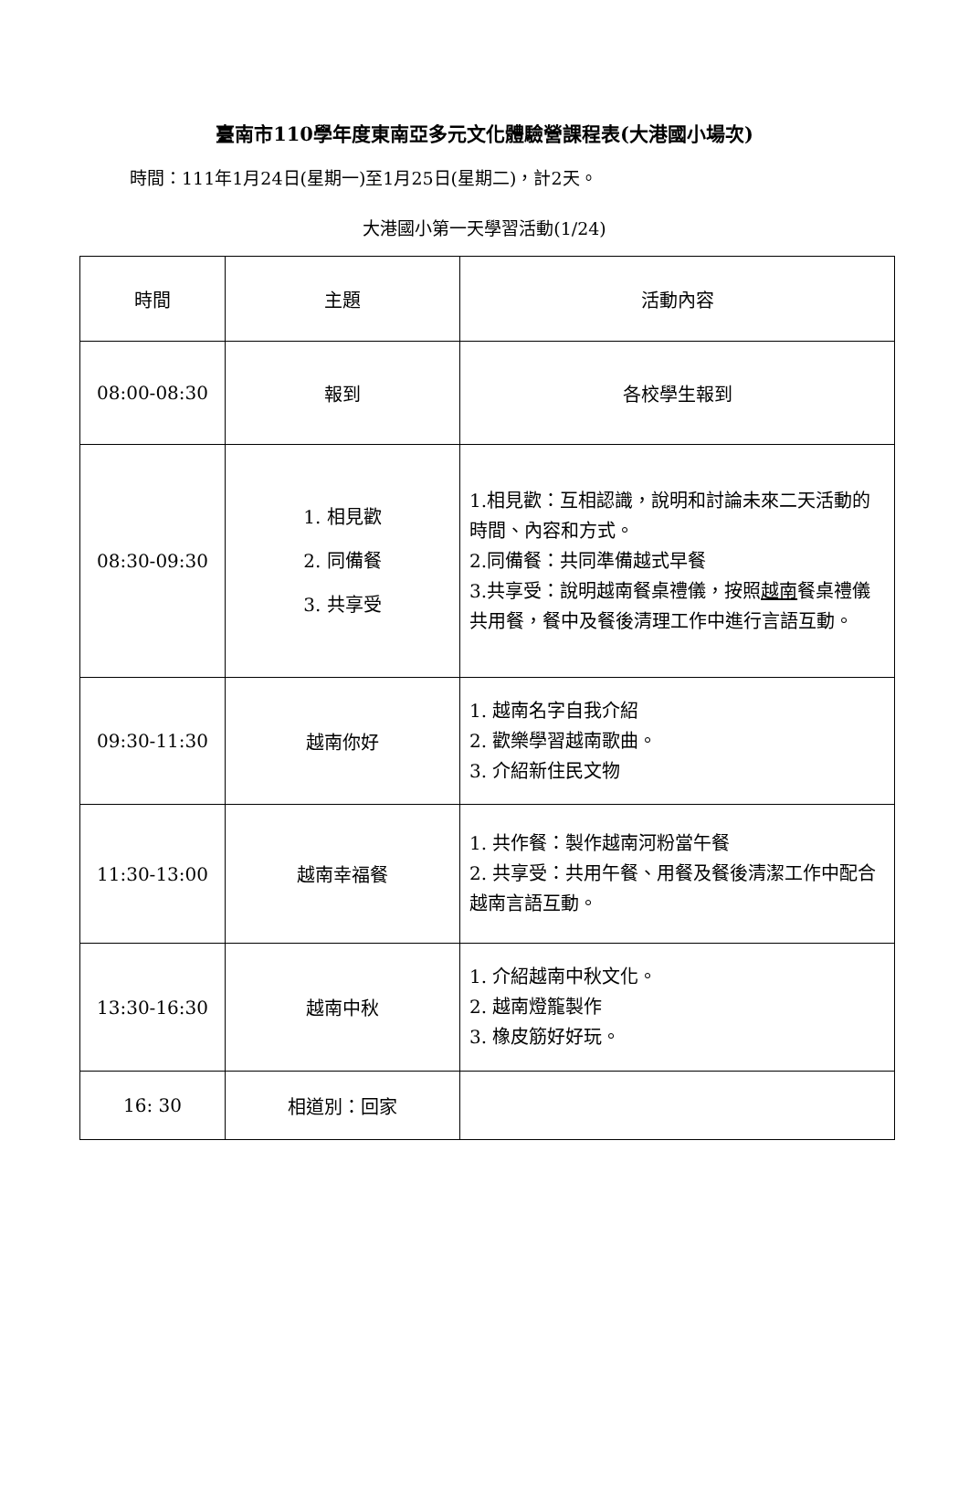臺南市110學年度東南亞多元文化體驗營課程表(大港國小場次)
時間：111年1月24日(星期一)至1月25日(星期二)，計2天。
大港國小第一天學習活動(1/24)
| 時間 | 主題 | 活動內容 |
| --- | --- | --- |
| 08:00-08:30 | 報到 | 各校學生報到 |
| 08:30-09:30 | 1. 相見歡 2. 同備餐 3. 共享受 | 1.相見歡：互相認識，說明和討論未來二天活動的時間、內容和方式。 2.同備餐：共同準備越式早餐 3.共享受：說明越南餐桌禮儀，按照 越南 餐桌禮儀共用餐，餐中及餐後清理工作中進行言語互動。 |
| 09:30-11:30 | 越南你好 | 1. 越南名字自我介紹 2. 歡樂學習越南歌曲。 3. 介紹新住民文物 |
| 11:30-13:00 | 越南幸福餐 | 1. 共作餐：製作越南河粉當午餐 2. 共享受：共用午餐、用餐及餐後清潔工作中配合越南言語互動。 |
| 13:30-16:30 | 越南中秋 | 1. 介紹越南中秋文化。 2. 越南燈籠製作 3. 橡皮筋好好玩。 |
| 16: 30 | 相道別：回家 | |